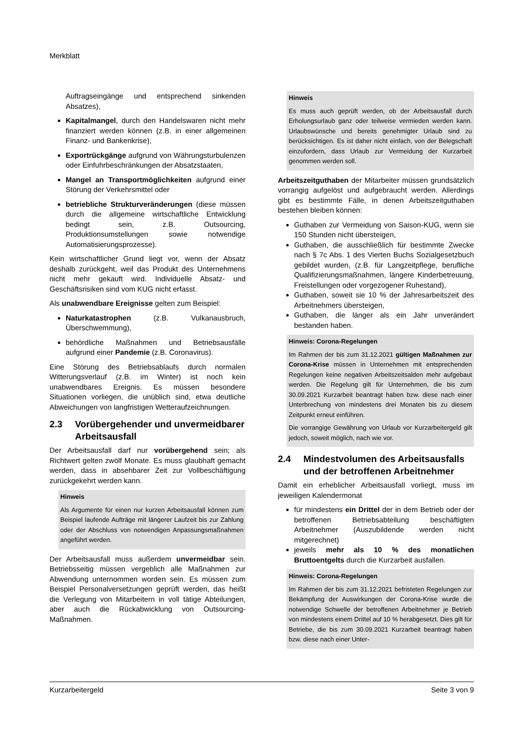Merkblatt
Auftragseingänge und entsprechend sinkenden Absatzes),
Kapitalmangel, durch den Handelswaren nicht mehr finanziert werden können (z.B. in einer allgemeinen Finanz- und Bankenkrise),
Exportrückgänge aufgrund von Währungsturbulenzen oder Einfuhrbeschränkungen der Absatzstaaten,
Mangel an Transportmöglichkeiten aufgrund einer Störung der Verkehrsmittel oder
betriebliche Strukturveränderungen (diese müssen durch die allgemeine wirtschaftliche Entwicklung bedingt sein, z.B. Outsourcing, Produktionsumstellungen sowie notwendige Automatisierungsprozesse).
Kein wirtschaftlicher Grund liegt vor, wenn der Absatz deshalb zurückgeht, weil das Produkt des Unternehmens nicht mehr gekauft wird. Individuelle Absatz- und Geschäftsrisiken sind vom KUG nicht erfasst.
Als unabwendbare Ereignisse gelten zum Beispiel:
Naturkatastrophen (z.B. Vulkanausbruch, Überschwemmung),
behördliche Maßnahmen und Betriebsausfälle aufgrund einer Pandemie (z.B. Coronavirus).
Eine Störung des Betriebsablaufs durch normalen Witterungsverlauf (z.B. im Winter) ist noch kein unabwendbares Ereignis. Es müssen besondere Situationen vorliegen, die unüblich sind, etwa deutliche Abweichungen von langfristigen Wetteraufzeichnungen.
2.3 Vorübergehender und unvermeidbarer Arbeitsausfall
Der Arbeitsausfall darf nur vorübergehend sein; als Richtwert gelten zwölf Monate. Es muss glaubhaft gemacht werden, dass in absehbarer Zeit zur Vollbeschäftigung zurückgekehrt werden kann.
Hinweis
Als Argumente für einen nur kurzen Arbeitsausfall können zum Beispiel laufende Aufträge mit längerer Laufzeit bis zur Zahlung oder der Abschluss von notwendigen Anpassungsmaßnahmen angeführt werden.
Der Arbeitsausfall muss außerdem unvermeidbar sein. Betriebsseitig müssen vergeblich alle Maßnahmen zur Abwendung unternommen worden sein. Es müssen zum Beispiel Personalversetzungen geprüft werden, das heißt die Verlegung von Mitarbeitern in voll tätige Abteilungen, aber auch die Rückabwicklung von Outsourcing-Maßnahmen.
Hinweis
Es muss auch geprüft werden, ob der Arbeitsausfall durch Erholungsurlaub ganz oder teilweise vermieden werden kann. Urlaubswünsche und bereits genehmigter Urlaub sind zu berücksichtigen. Es ist daher nicht einfach, von der Belegschaft einzufordern, dass Urlaub zur Vermeidung der Kurzarbeit genommen werden soll.
Arbeitszeitguthaben der Mitarbeiter müssen grundsätzlich vorrangig aufgelöst und aufgebraucht werden. Allerdings gibt es bestimmte Fälle, in denen Arbeitszeitguthaben bestehen bleiben können:
Guthaben zur Vermeidung von Saison-KUG, wenn sie 150 Stunden nicht übersteigen,
Guthaben, die ausschließlich für bestimmte Zwecke nach § 7c Abs. 1 des Vierten Buchs Sozialgesetzbuch gebildet wurden, (z.B. für Langzeitpflege, berufliche Qualifizierungsmaßnahmen, längere Kinderbetreuung, Freistellungen oder vorgezogener Ruhestand),
Guthaben, soweit sie 10 % der Jahresarbeitszeit des Arbeitnehmers übersteigen,
Guthaben, die länger als ein Jahr unverändert bestanden haben.
Hinweis: Corona-Regelungen
Im Rahmen der bis zum 31.12.2021 gültigen Maßnahmen zur Corona-Krise müssen in Unternehmen mit entsprechenden Regelungen keine negativen Arbeitszeitsalden mehr aufgebaut werden. Die Regelung gilt für Unternehmen, die bis zum 30.09.2021 Kurzarbeit beantragt haben bzw. diese nach einer Unterbrechung von mindestens drei Monaten bis zu diesem Zeitpunkt erneut einführen.
Die vorrangige Gewährung von Urlaub vor Kurzarbeitergeld gilt jedoch, soweit möglich, nach wie vor.
2.4 Mindestvolumen des Arbeitsausfalls und der betroffenen Arbeitnehmer
Damit ein erheblicher Arbeitsausfall vorliegt, muss im jeweiligen Kalendermonat
für mindestens ein Drittel der in dem Betrieb oder der betroffenen Betriebsabteilung beschäftigten Arbeitnehmer (Auszubildende werden nicht mitgerechnet)
jeweils mehr als 10 % des monatlichen Bruttoentgelts durch die Kurzarbeit ausfallen.
Hinweis: Corona-Regelungen
Im Rahmen der bis zum 31.12.2021 befristeten Regelungen zur Bekämpfung der Auswirkungen der Corona-Krise wurde die notwendige Schwelle der betroffenen Arbeitnehmer je Betrieb von mindestens einem Drittel auf 10 % herabgesetzt. Dies gilt für Betriebe, die bis zum 30.09.2021 Kurzarbeit beantragt haben bzw. diese nach einer Unter-
Kurzarbeitergeld Seite 3 von 9